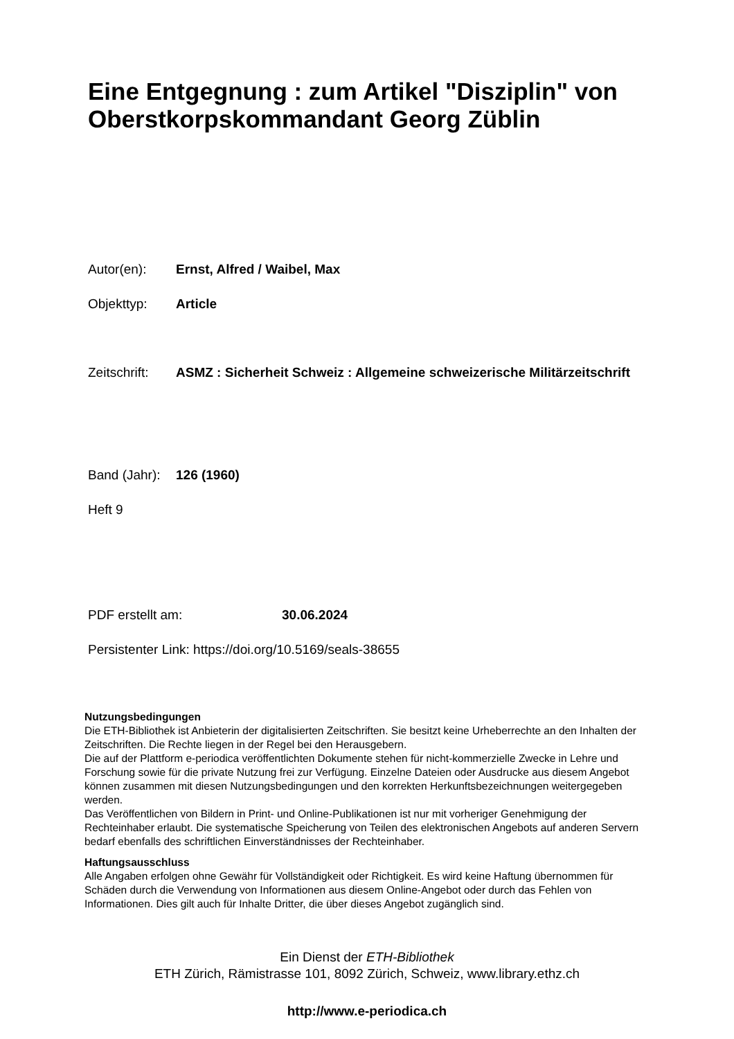Eine Entgegnung : zum Artikel "Disziplin" von Oberstkorpskommandant Georg Züblin
Autor(en): Ernst, Alfred / Waibel, Max
Objekttyp: Article
Zeitschrift:
ASMZ : Sicherheit Schweiz : Allgemeine schweizerische Militärzeitschrift
Band (Jahr):
126 (1960)
Heft 9
PDF erstellt am: 30.06.2024
Persistenter Link: https://doi.org/10.5169/seals-38655
Nutzungsbedingungen
Die ETH-Bibliothek ist Anbieterin der digitalisierten Zeitschriften. Sie besitzt keine Urheberrechte an den Inhalten der Zeitschriften. Die Rechte liegen in der Regel bei den Herausgebern.
Die auf der Plattform e-periodica veröffentlichten Dokumente stehen für nicht-kommerzielle Zwecke in Lehre und Forschung sowie für die private Nutzung frei zur Verfügung. Einzelne Dateien oder Ausdrucke aus diesem Angebot können zusammen mit diesen Nutzungsbedingungen und den korrekten Herkunftsbezeichnungen weitergegeben werden.
Das Veröffentlichen von Bildern in Print- und Online-Publikationen ist nur mit vorheriger Genehmigung der Rechteinhaber erlaubt. Die systematische Speicherung von Teilen des elektronischen Angebots auf anderen Servern bedarf ebenfalls des schriftlichen Einverständnisses der Rechteinhaber.
Haftungsausschluss
Alle Angaben erfolgen ohne Gewähr für Vollständigkeit oder Richtigkeit. Es wird keine Haftung übernommen für Schäden durch die Verwendung von Informationen aus diesem Online-Angebot oder durch das Fehlen von Informationen. Dies gilt auch für Inhalte Dritter, die über dieses Angebot zugänglich sind.
Ein Dienst der ETH-Bibliothek
ETH Zürich, Rämistrasse 101, 8092 Zürich, Schweiz, www.library.ethz.ch
http://www.e-periodica.ch